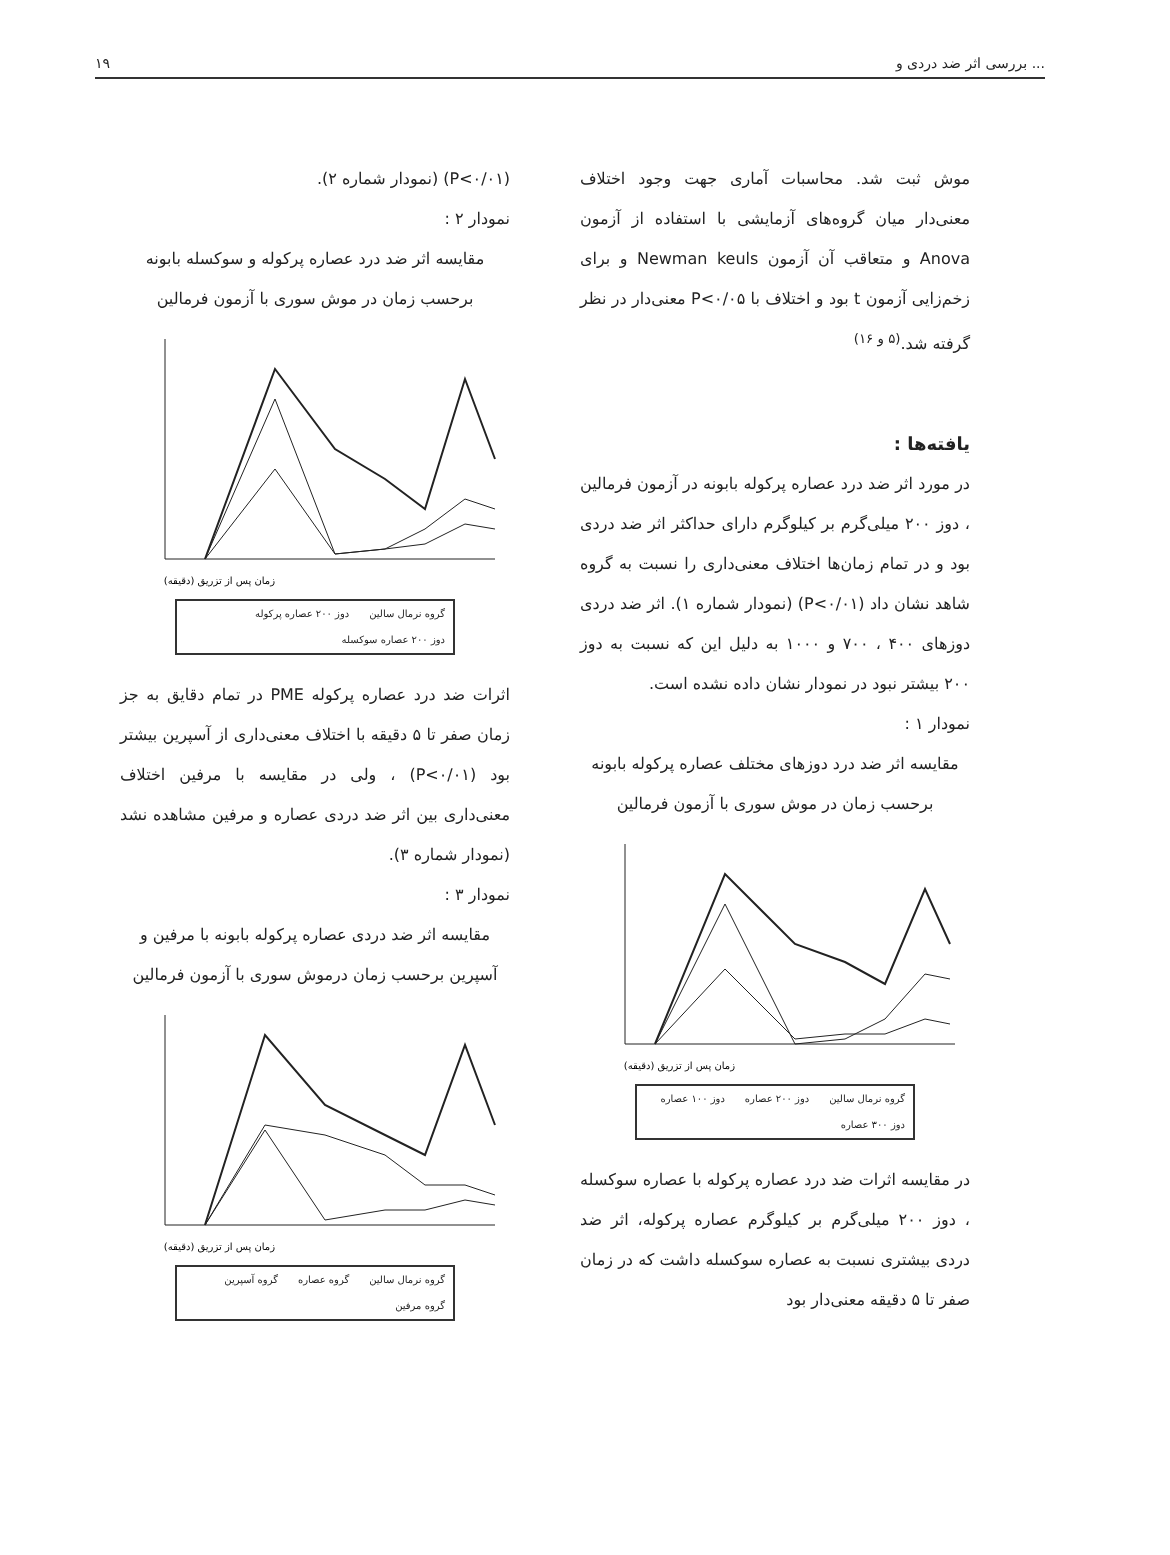۱۹ بررسی اثر ضد دردی و ...
موش ثبت شد. محاسبات آماری جهت وجود اختلاف معنی‌دار میان گروه‌های آزمایشی با استفاده از آزمون Anova و متعاقب آن آزمون Newman keuls و برای زخم‌زایی آزمون t بود و اختلاف با P<۰/۰۵ معنی‌دار در نظر گرفته شد.<sup>(۵ و ۱۶)</sup>
یافته‌ها :
در مورد اثر ضد درد عصاره پرکوله بابونه در آزمون فرمالین ، دوز ۲۰۰ میلی‌گرم بر کیلوگرم دارای حداکثر اثر ضد دردی بود و در تمام زمان‌ها اختلاف معنی‌داری را نسبت به گروه شاهد نشان داد (P<۰/۰۱) (نمودار شماره ۱). اثر ضد دردی دوزهای ۴۰۰ ، ۷۰۰ و ۱۰۰۰ به دلیل این که نسبت به دوز ۲۰۰ بیشتر نبود در نمودار نشان داده نشده است.
نمودار ۱ :
مقایسه اثر ضد درد دوزهای مختلف عصاره پرکوله بابونه برحسب زمان در موش سوری با آزمون فرمالین
زمان پس از تزریق (دقیقه)
گروه نرمال سالین دوز ۲۰۰ عصاره دوز ۱۰۰ عصاره دوز ۳۰۰ عصاره
در مقایسه اثرات ضد درد عصاره پرکوله با عصاره سوکسله ، دوز ۲۰۰ میلی‌گرم بر کیلوگرم عصاره پرکوله، اثر ضد دردی بیشتری نسبت به عصاره سوکسله داشت که در زمان صفر تا ۵ دقیقه معنی‌دار بود
(P<۰/۰۱) (نمودار شماره ۲).
نمودار ۲ :
مقایسه اثر ضد درد عصاره پرکوله و سوکسله بابونه برحسب زمان در موش سوری با آزمون فرمالین
زمان پس از تزریق (دقیقه)
گروه نرمال سالین دوز ۲۰۰ عصاره پرکوله دوز ۲۰۰ عصاره سوکسله
اثرات ضد درد عصاره پرکوله PME در تمام دقایق به جز زمان صفر تا ۵ دقیقه با اختلاف معنی‌داری از آسپرین بیشتر بود (P<۰/۰۱) ، ولی در مقایسه با مرفین اختلاف معنی‌داری بین اثر ضد دردی عصاره و مرفین مشاهده نشد (نمودار شماره ۳).
نمودار ۳ :
مقایسه اثر ضد دردی عصاره پرکوله بابونه با مرفین و آسپرین برحسب زمان درموش سوری با آزمون فرمالین
زمان پس از تزریق (دقیقه)
گروه نرمال سالین گروه عصاره گروه آسپرین گروه مرفین